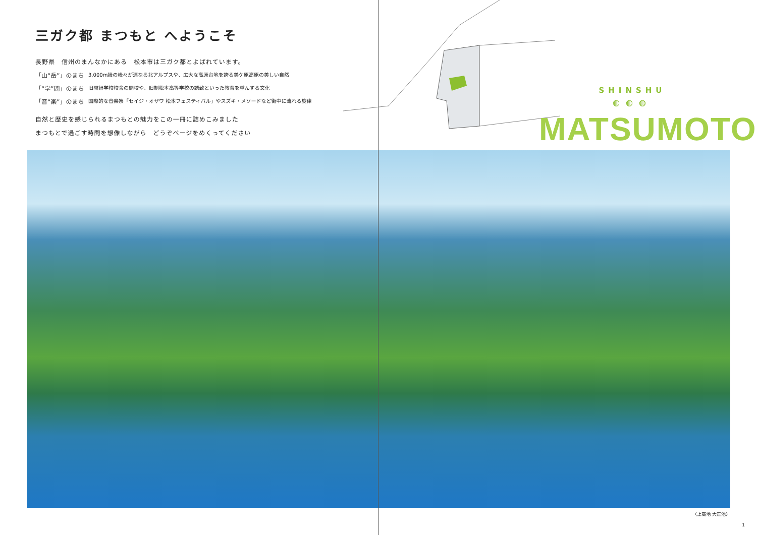三ガク都 まつもと へようこそ
長野県　信州のまんなかにある　松本市は三ガク都とよばれています。
「山“岳”」のまち 3,000m級の峰々が連なる北アルプスや、広大な高原台地を誇る美ケ原高原の美しい自然
「“学”問」のまち 旧開智学校校舎の開校や、旧制松本高等学校の誘致といった教育を重んずる文化
「音“楽”」のまち 国際的な音楽祭「セイジ・オザワ 松本フェスティバル」やスズキ・メソードなど街中に流れる旋律
自然と歴史を感じられるまつもとの魅力をこの一冊に詰めこみました
まつもとで過ごす時間を想像しながら　どうぞページをめくってください
SHINSHU
◍◍◍
MATSUMOTO
〈上高地 大正池〉
1